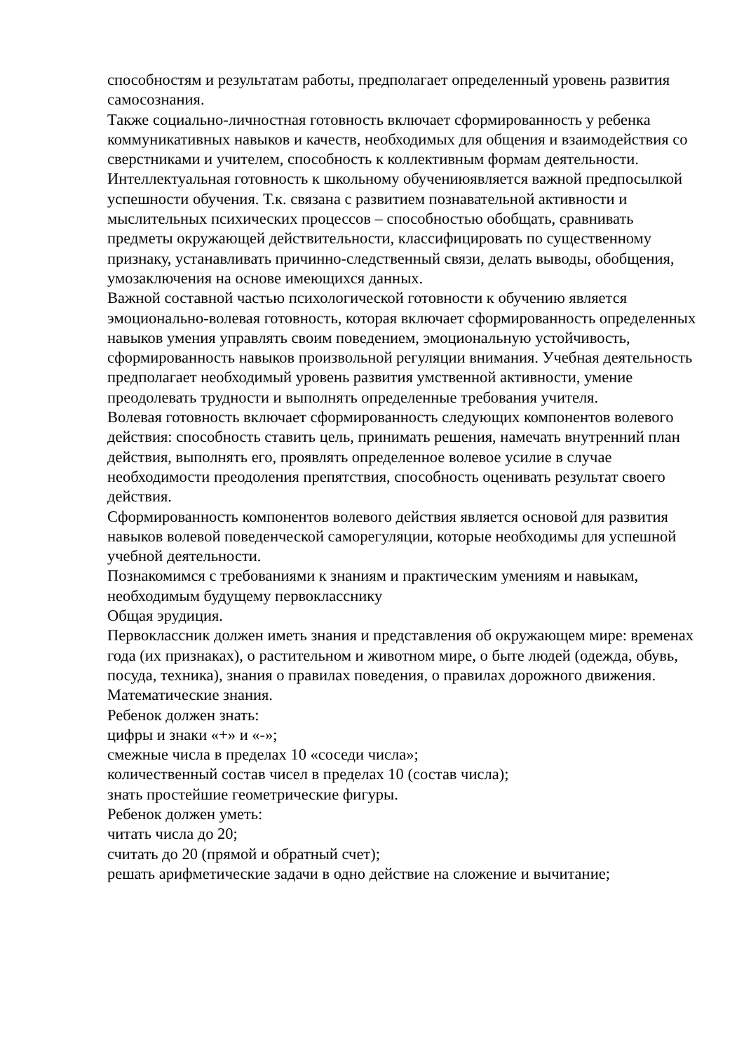способностям и результатам работы, предполагает определенный уровень развития самосознания.
Также социально-личностная готовность включает сформированность у ребенка коммуникативных навыков и качеств, необходимых для общения и взаимодействия со сверстниками и учителем, способность к коллективным формам деятельности.
Интеллектуальная готовность к школьному обучениюявляется важной предпосылкой успешности обучения. Т.к. связана с развитием познавательной активности и мыслительных психических процессов – способностью обобщать, сравнивать предметы окружающей действительности, классифицировать по существенному признаку, устанавливать причинно-следственный связи, делать выводы, обобщения, умозаключения на основе имеющихся данных.
Важной составной частью психологической готовности к обучению является эмоционально-волевая готовность, которая включает сформированность определенных навыков умения управлять своим поведением, эмоциональную устойчивость, сформированность навыков произвольной регуляции внимания. Учебная деятельность предполагает необходимый уровень развития умственной активности, умение преодолевать трудности и выполнять определенные требования учителя.
Волевая готовность включает сформированность следующих компонентов волевого действия: способность ставить цель, принимать решения, намечать внутренний план действия, выполнять его, проявлять определенное волевое усилие в случае необходимости преодоления препятствия, способность оценивать результат своего действия.
Сформированность компонентов волевого действия является основой для развития навыков волевой поведенческой саморегуляции, которые необходимы для успешной учебной деятельности.
Познакомимся с требованиями к знаниям и практическим умениям и навыкам, необходимым будущему первокласснику
Общая эрудиция.
Первоклассник должен иметь знания и представления об окружающем мире: временах года (их признаках), о растительном и животном мире, о быте людей (одежда, обувь, посуда, техника), знания о правилах поведения, о правилах дорожного движения.
Математические знания.
Ребенок должен знать:
цифры и знаки «+» и «-»;
смежные числа в пределах 10 «соседи числа»;
количественный состав чисел в пределах 10 (состав числа);
знать простейшие геометрические фигуры.
Ребенок должен уметь:
читать числа до 20;
считать до 20 (прямой и обратный счет);
решать арифметические задачи в одно действие на сложение и вычитание;